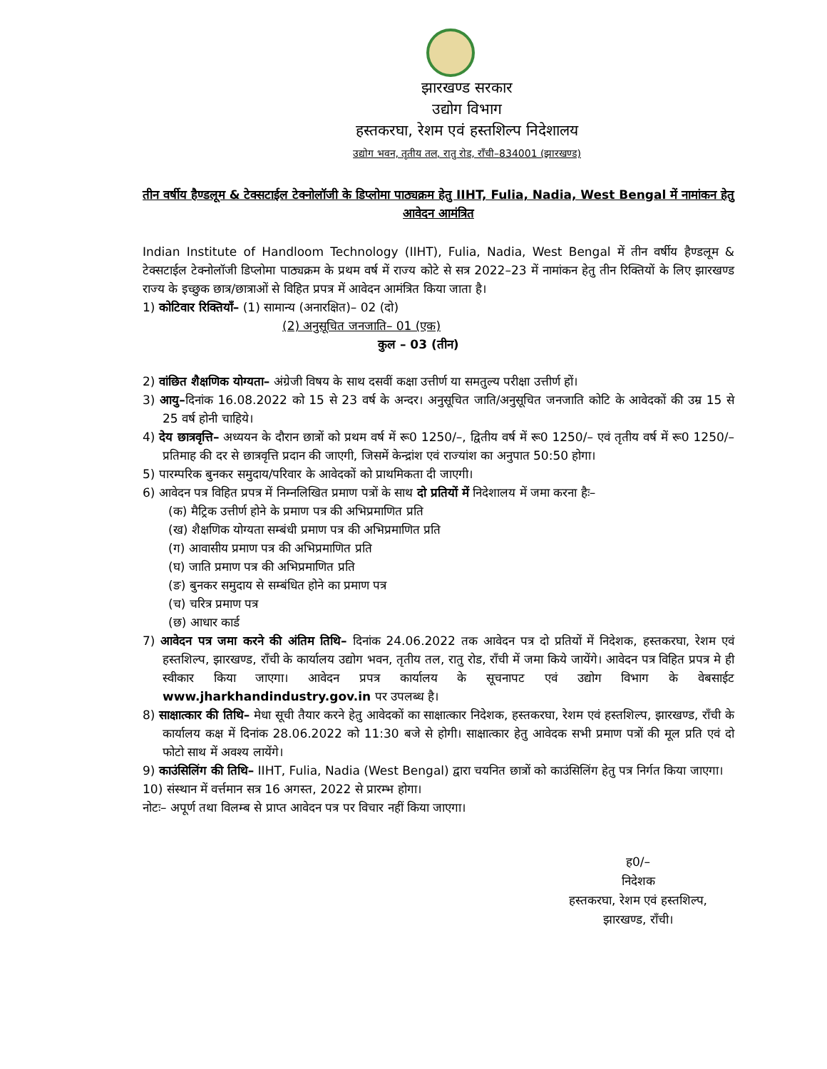झारखण्ड सरकार
उद्योग विभाग
हस्तकरघा, रेशम एवं हस्तशिल्प निदेशालय
उद्योग भवन, तृतीय तल, रातु रोड, राँची–834001 (झारखण्ड)
तीन वर्षीय हैण्डलूम & टेक्सटाईल टेक्नोलॉजी के डिप्लोमा पाठ्यक्रम हेतु IIHT, Fulia, Nadia, West Bengal में नामांकन हेतु आवेदन आमंत्रित
Indian Institute of Handloom Technology (IIHT), Fulia, Nadia, West Bengal में तीन वर्षीय हैण्डलूम & टेक्सटाईल टेक्नोलॉजी डिप्लोमा पाठ्यक्रम के प्रथम वर्ष में राज्य कोटे से सत्र 2022–23 में नामांकन हेतु तीन रिक्तियों के लिए झारखण्ड राज्य के इच्छुक छात्र/छात्राओं से विहित प्रपत्र में आवेदन आमंत्रित किया जाता है।
1) कोटिवार रिक्तियाँ– (1) सामान्य (अनारक्षित)– 02 (दो)
(2) अनुसूचित जनजाति– 01 (एक)
कुल – 03 (तीन)
2) वांछित शैक्षणिक योग्यता– अंग्रेजी विषय के साथ दसवीं कक्षा उत्तीर्ण या समतुल्य परीक्षा उत्तीर्ण हों।
3) आयु–दिनांक 16.08.2022 को 15 से 23 वर्ष के अन्दर। अनुसूचित जाति/अनुसूचित जनजाति कोटि के आवेदकों की उम्र 15 से 25 वर्ष होनी चाहिये।
4) देय छात्रवृत्ति– अध्ययन के दौरान छात्रों को प्रथम वर्ष में रू0 1250/–, द्वितीय वर्ष में रू0 1250/– एवं तृतीय वर्ष में रू0 1250/– प्रतिमाह की दर से छात्रवृत्ति प्रदान की जाएगी, जिसमें केन्द्रांश एवं राज्यांश का अनुपात 50:50 होगा।
5) पारम्परिक बुनकर समुदाय/परिवार के आवेदकों को प्राथमिकता दी जाएगी।
6) आवेदन पत्र विहित प्रपत्र में निम्नलिखित प्रमाण पत्रों के साथ दो प्रतियों में निदेशालय में जमा करना हैः–
(क) मैट्रिक उत्तीर्ण होने के प्रमाण पत्र की अभिप्रमाणित प्रति
(ख) शैक्षणिक योग्यता सम्बंधी प्रमाण पत्र की अभिप्रमाणित प्रति
(ग) आवासीय प्रमाण पत्र की अभिप्रमाणित प्रति
(घ) जाति प्रमाण पत्र की अभिप्रमाणित प्रति
(ङ) बुनकर समुदाय से सम्बंधित होने का प्रमाण पत्र
(च) चरित्र प्रमाण पत्र
(छ) आधार कार्ड
7) आवेदन पत्र जमा करने की अंतिम तिथि– दिनांक 24.06.2022 तक आवेदन पत्र दो प्रतियों में निदेशक, हस्तकरघा, रेशम एवं हस्तशिल्प, झारखण्ड, राँची के कार्यालय उद्योग भवन, तृतीय तल, रातु रोड, राँची में जमा किये जायेंगे। आवेदन पत्र विहित प्रपत्र मे ही स्वीकार किया जाएगा। आवेदन प्रपत्र कार्यालय के सूचनापट एवं उद्योग विभाग के वेबसाईट www.jharkhandindustry.gov.in पर उपलब्ध है।
8) साक्षात्कार की तिथि– मेधा सूची तैयार करने हेतु आवेदकों का साक्षात्कार निदेशक, हस्तकरघा, रेशम एवं हस्तशिल्प, झारखण्ड, राँची के कार्यालय कक्ष में दिनांक 28.06.2022 को 11:30 बजे से होगी। साक्षात्कार हेतु आवेदक सभी प्रमाण पत्रों की मूल प्रति एवं दो फोटो साथ में अवश्य लायेंगे।
9) काउंसिलिंग की तिथि– IIHT, Fulia, Nadia (West Bengal) द्वारा चयनित छात्रों को काउंसिलिंग हेतु पत्र निर्गत किया जाएगा।
10) संस्थान में वर्त्तमान सत्र 16 अगस्त, 2022 से प्रारम्भ होगा।
नोटः– अपूर्ण तथा विलम्ब से प्राप्त आवेदन पत्र पर विचार नहीं किया जाएगा।
ह0/–
निदेशक
हस्तकरघा, रेशम एवं हस्तशिल्प,
झारखण्ड, राँची।